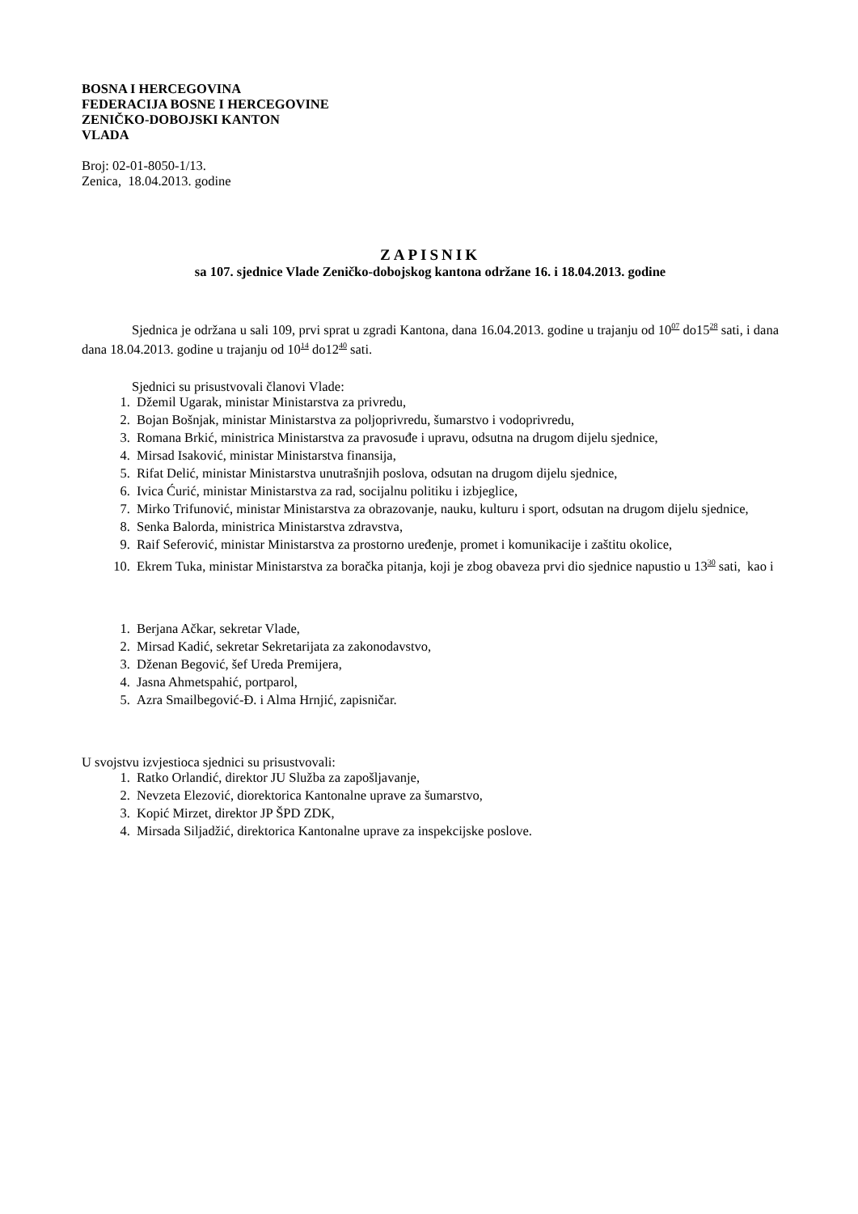BOSNA I HERCEGOVINA
FEDERACIJA BOSNE I HERCEGOVINE
ZENIČKO-DOBOJSKI KANTON
VLADA
Broj: 02-01-8050-1/13.
Zenica, 18.04.2013. godine
ZAPISNIK
sa 107. sjednice Vlade Zeničko-dobojskog kantona održane 16. i 18.04.2013. godine
Sjednica je održana u sali 109, prvi sprat u zgradi Kantona, dana 16.04.2013. godine u trajanju od 10<sup>07</sup> do15<sup>28</sup> sati, i dana dana 18.04.2013. godine u trajanju od 10<sup>14</sup> do12<sup>40</sup> sati.
Sjednici su prisustvovali članovi Vlade:
1. Džemil Ugarak, ministar Ministarstva za privredu,
2. Bojan Bošnjak, ministar Ministarstva za poljoprivredu, šumarstvo i vodoprivredu,
3. Romana Brkić, ministrica Ministarstva za pravosuđe i upravu, odsutna na drugom dijelu sjednice,
4. Mirsad Isaković, ministar Ministarstva finansija,
5. Rifat Delić, ministar Ministarstva unutrašnjih poslova, odsutan na drugom dijelu sjednice,
6. Ivica Ćurić, ministar Ministarstva za rad, socijalnu politiku i izbjeglice,
7. Mirko Trifunović, ministar Ministarstva za obrazovanje, nauku, kulturu i sport, odsutan na drugom dijelu sjednice,
8. Senka Balorda, ministrica Ministarstva zdravstva,
9. Raif Seferović, ministar Ministarstva za prostorno uređenje, promet i komunikacije i zaštitu okolice,
10. Ekrem Tuka, ministar Ministarstva za boračka pitanja, koji je zbog obaveza prvi dio sjednice napustio u 13<sup>30</sup> sati, kao i
1. Berjana Ačkar, sekretar Vlade,
2. Mirsad Kadić, sekretar Sekretarijata za zakonodavstvo,
3. Dženan Begović, šef Ureda Premijera,
4. Jasna Ahmetspahić, portparol,
5. Azra Smailbegović-Đ. i Alma Hrnjić, zapisničar.
U svojstvu izvjestioca sjednici su prisustvovali:
1. Ratko Orlandić, direktor JU Služba za zapošljavanje,
2. Nevzeta Elezović, diorektorica Kantonalne uprave za šumarstvo,
3. Kopić Mirzet, direktor JP ŠPD ZDK,
4. Mirsada Siljadžić, direktorica Kantonalne uprave za inspekcijske poslove.